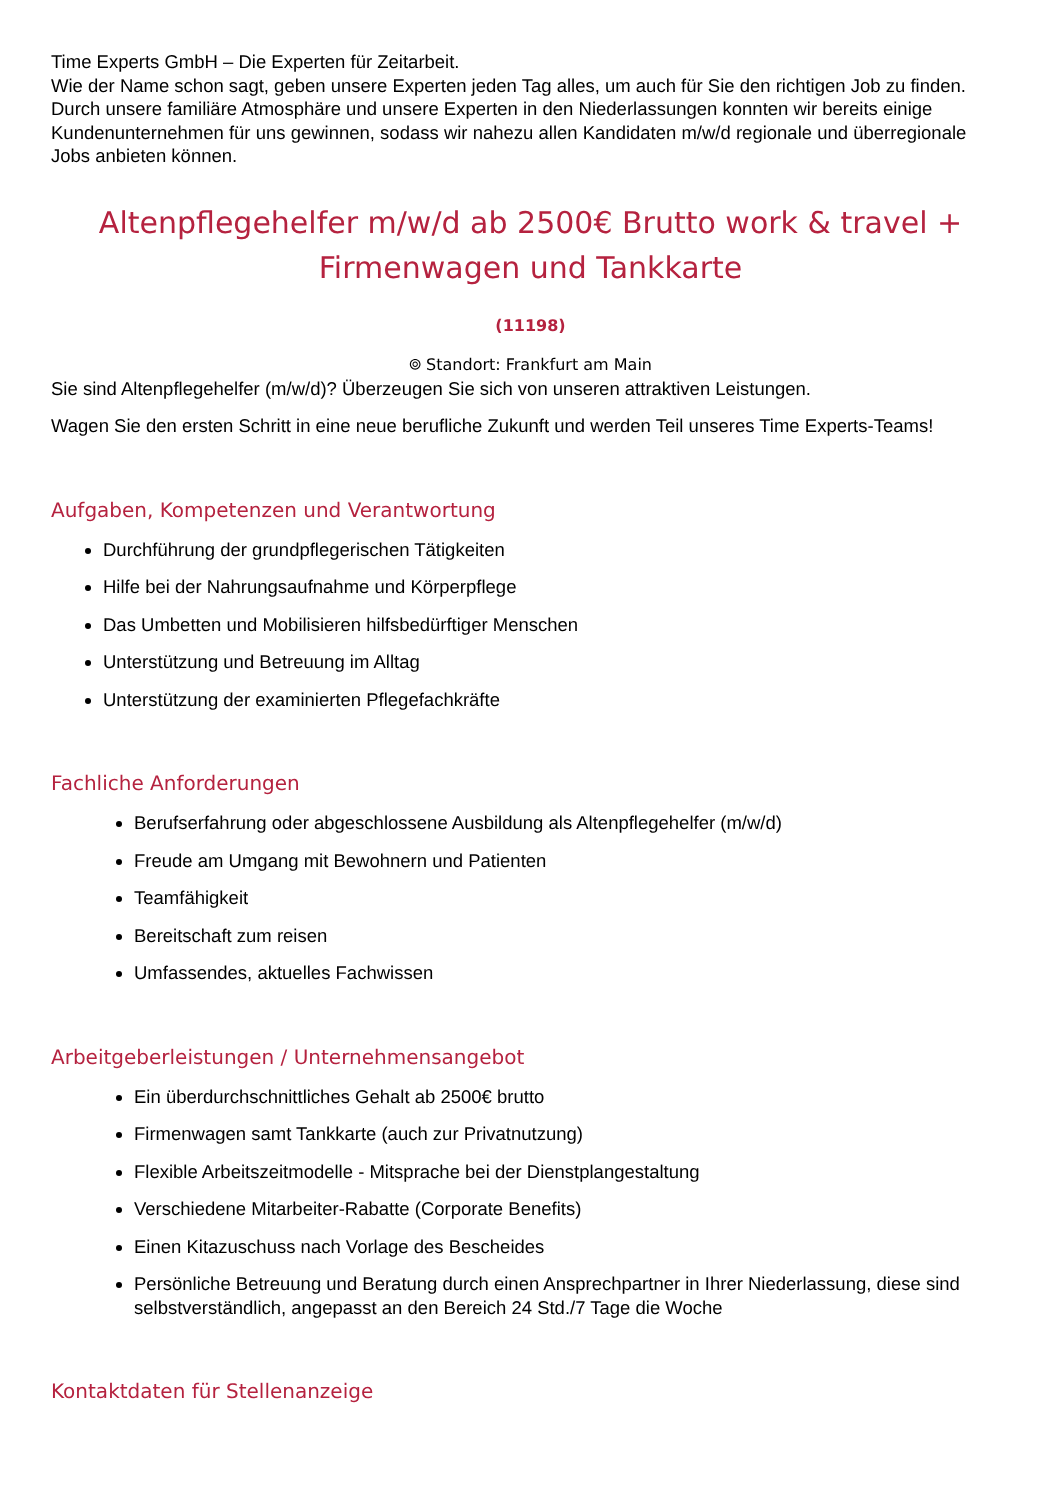Time Experts GmbH – Die Experten für Zeitarbeit.
Wie der Name schon sagt, geben unsere Experten jeden Tag alles, um auch für Sie den richtigen Job zu finden. Durch unsere familiäre Atmosphäre und unsere Experten in den Niederlassungen konnten wir bereits einige Kundenunternehmen für uns gewinnen, sodass wir nahezu allen Kandidaten m/w/d regionale und überregionale Jobs anbieten können.
Altenpflegehelfer m/w/d ab 2500€ Brutto work & travel + Firmenwagen und Tankkarte
(11198)
⌾ Standort: Frankfurt am Main
Sie sind Altenpflegehelfer (m/w/d)? Überzeugen Sie sich von unseren attraktiven Leistungen.
Wagen Sie den ersten Schritt in eine neue berufliche Zukunft und werden Teil unseres Time Experts-Teams!
Aufgaben, Kompetenzen und Verantwortung
Durchführung der grundpflegerischen Tätigkeiten
Hilfe bei der Nahrungsaufnahme und Körperpflege
Das Umbetten und Mobilisieren hilfsbedürftiger Menschen
Unterstützung und Betreuung im Alltag
Unterstützung der examinierten Pflegefachkräfte
Fachliche Anforderungen
Berufserfahrung oder abgeschlossene Ausbildung als Altenpflegehelfer (m/w/d)
Freude am Umgang mit Bewohnern und Patienten
Teamfähigkeit
Bereitschaft zum reisen
Umfassendes, aktuelles Fachwissen
Arbeitgeberleistungen / Unternehmensangebot
Ein überdurchschnittliches Gehalt ab 2500€ brutto
Firmenwagen samt Tankkarte (auch zur Privatnutzung)
Flexible Arbeitszeitmodelle - Mitsprache bei der Dienstplangestaltung
Verschiedene Mitarbeiter-Rabatte (Corporate Benefits)
Einen Kitazuschuss nach Vorlage des Bescheides
Persönliche Betreuung und Beratung durch einen Ansprechpartner in Ihrer Niederlassung, diese sind selbstverständlich, angepasst an den Bereich 24 Std./7 Tage die Woche
Kontaktdaten für Stellenanzeige